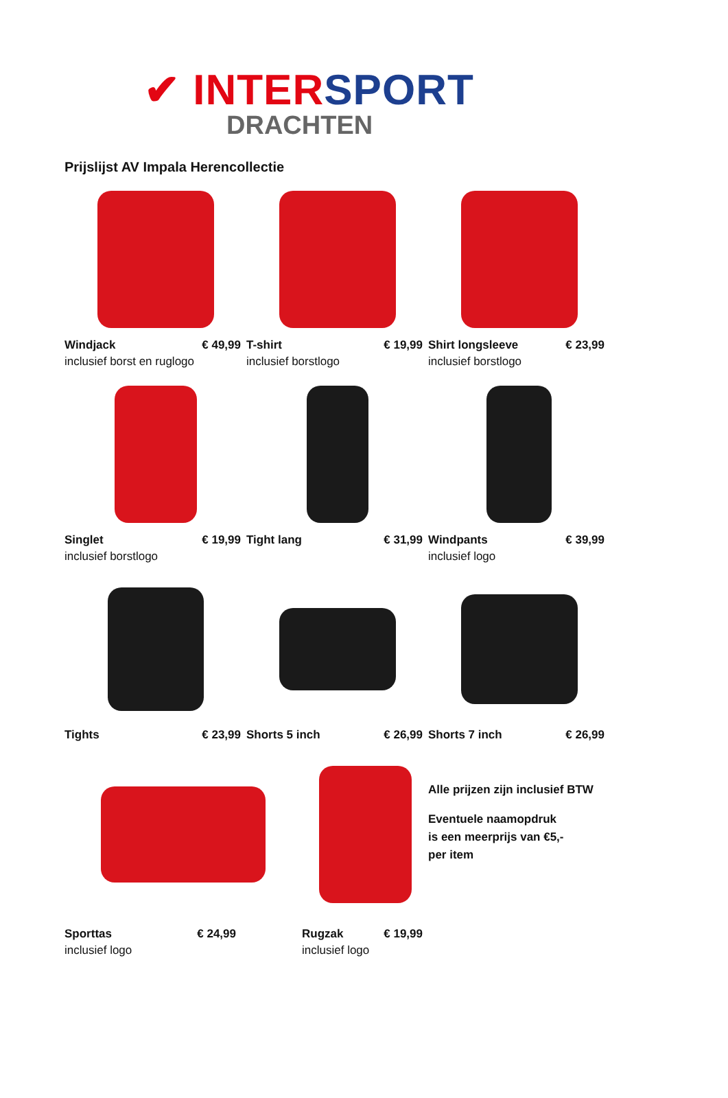✔ INTERSPORT
DRACHTEN
Prijslijst AV Impala Herencollectie
Windjack € 49,99
inclusief borst en ruglogo
T-shirt € 19,99
inclusief borstlogo
Shirt longsleeve € 23,99
inclusief borstlogo
Singlet € 19,99
inclusief borstlogo
Tight lang € 31,99 Windpants € 39,99
inclusief logo
Tights € 23,99 Shorts 5 inch € 26,99 Shorts 7 inch € 26,99
Sporttas € 24,99
inclusief logo
Rugzak € 19,99
inclusief logo
Alle prijzen zijn inclusief BTW
Eventuele naamopdruk
is een meerprijs van €5,-
per item